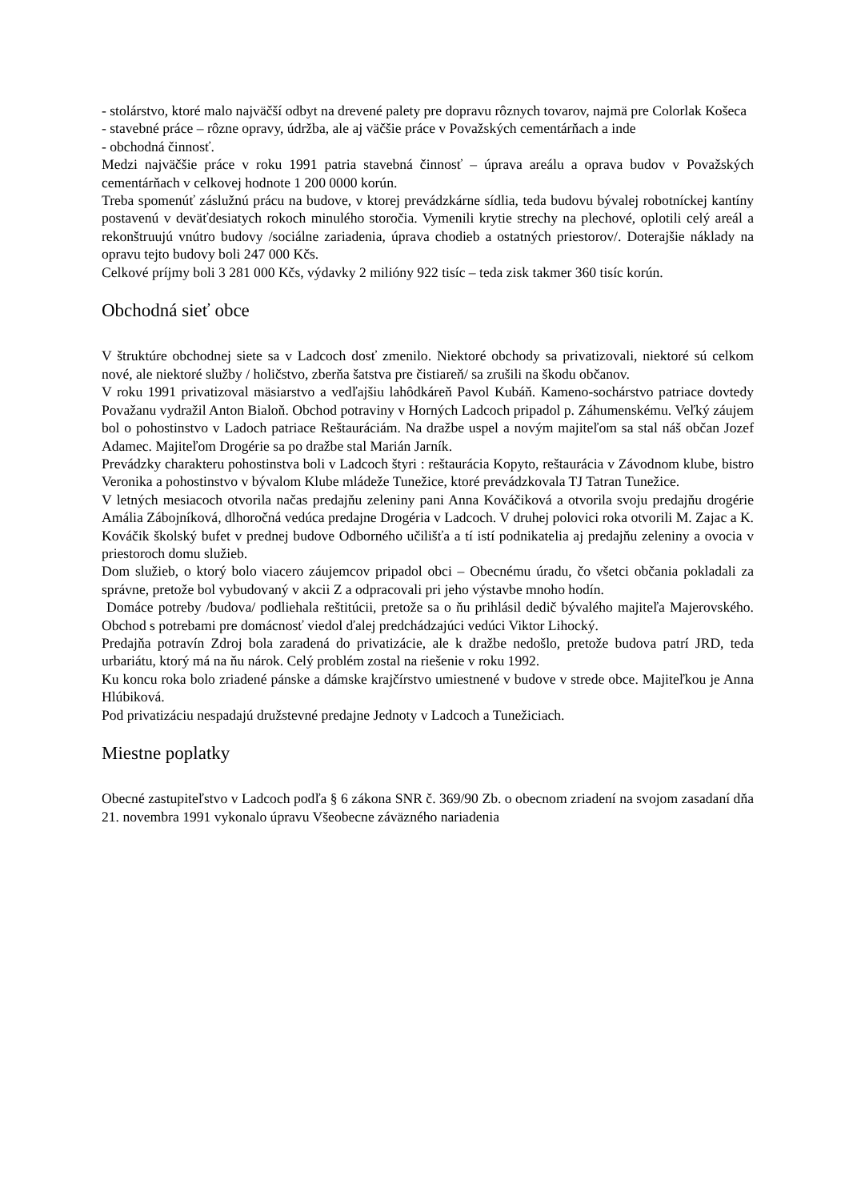- stolárstvo, ktoré malo najväčší odbyt na drevené palety pre dopravu rôznych tovarov, najmä pre Colorlak Košeca
- stavebné práce – rôzne opravy, údržba, ale aj väčšie práce v Považských cementárňach a inde
- obchodná činnosť.
Medzi najväčšie práce v roku 1991 patria stavebná činnosť – úprava areálu a oprava budov v Považských cementárňach v celkovej hodnote 1 200 0000 korún.
Treba spomenúť záslužnú prácu na budove, v ktorej prevádzkárne sídlia, teda budovu bývalej robotníckej kantíny postavenú v deväťdesiatych rokoch minulého storočia. Vymenili krytie strechy na plechové, oplotili celý areál a rekonštruujú vnútro budovy /sociálne zariadenia, úprava chodieb a ostatných priestorov/. Doterajšie náklady na opravu tejto budovy boli 247 000 Kčs.
Celkové príjmy boli 3 281 000 Kčs, výdavky 2 milióny 922 tisíc – teda zisk takmer 360 tisíc korún.
Obchodná sieť obce
V štruktúre obchodnej siete sa v Ladcoch dosť zmenilo. Niektoré obchody sa privatizovali, niektoré sú celkom nové, ale niektoré služby / holičstvo, zberňa šatstva pre čistiareň/ sa zrušili na škodu občanov.
V roku 1991 privatizoval mäsiarstvo a vedľajšiu lahôdkáreň Pavol Kubáň. Kameno-sochárstvo patriace dovtedy Považanu vydražil Anton Bialoň. Obchod potraviny v Horných Ladcoch pripadol p. Záhumenskému. Veľký záujem bol o pohostinstvo v Ladoch patriace Reštauráciám. Na dražbe uspel a novým majiteľom sa stal náš občan Jozef Adamec. Majiteľom Drogérie sa po dražbe stal Marián Jarník.
Prevádzky charakteru pohostinstva boli v Ladcoch štyri : reštaurácia Kopyto, reštaurácia v Závodnom klube, bistro Veronika a pohostinstvo v bývalom Klube mládeže Tunežice, ktoré prevádzkovala TJ Tatran Tunežice.
V letných mesiacoch otvorila načas predajňu zeleniny pani Anna Kováčiková a otvorila svoju predajňu drogérie Amália Zábojníková, dlhoročná vedúca predajne Drogéria v Ladcoch. V druhej polovici roka otvorili M. Zajac a K. Kováčik školský bufet v prednej budove Odborného učilišťa a tí istí podnikatelia aj predajňu zeleniny a ovocia v priestoroch domu služieb.
Dom služieb, o ktorý bolo viacero záujemcov pripadol obci – Obecnému úradu, čo všetci občania pokladali za správne, pretože bol vybudovaný v akcii Z a odpracovali pri jeho výstavbe mnoho hodín.
Domáce potreby /budova/ podliehala reštitúcii, pretože sa o ňu prihlásil dedič bývalého majiteľa Majerovského. Obchod s potrebami pre domácnosť viedol ďalej predchádzajúci vedúci Viktor Lihocký.
Predajňa potravín Zdroj bola zaradená do privatizácie, ale k dražbe nedošlo, pretože budova patrí JRD, teda urbariátu, ktorý má na ňu nárok. Celý problém zostal na riešenie v roku 1992.
Ku koncu roka bolo zriadené pánske a dámske krajčírstvo umiestnené v budove v strede obce. Majiteľkou je Anna Hlúbiková.
Pod privatizáciu nespadajú družstevné predajne Jednoty v Ladcoch a Tunežiciach.
Miestne poplatky
Obecné zastupiteľstvo v Ladcoch podľa § 6 zákona SNR č. 369/90 Zb. o obecnom zriadení na svojom zasadaní dňa 21. novembra 1991 vykonalo úpravu Všeobecne záväzného nariadenia